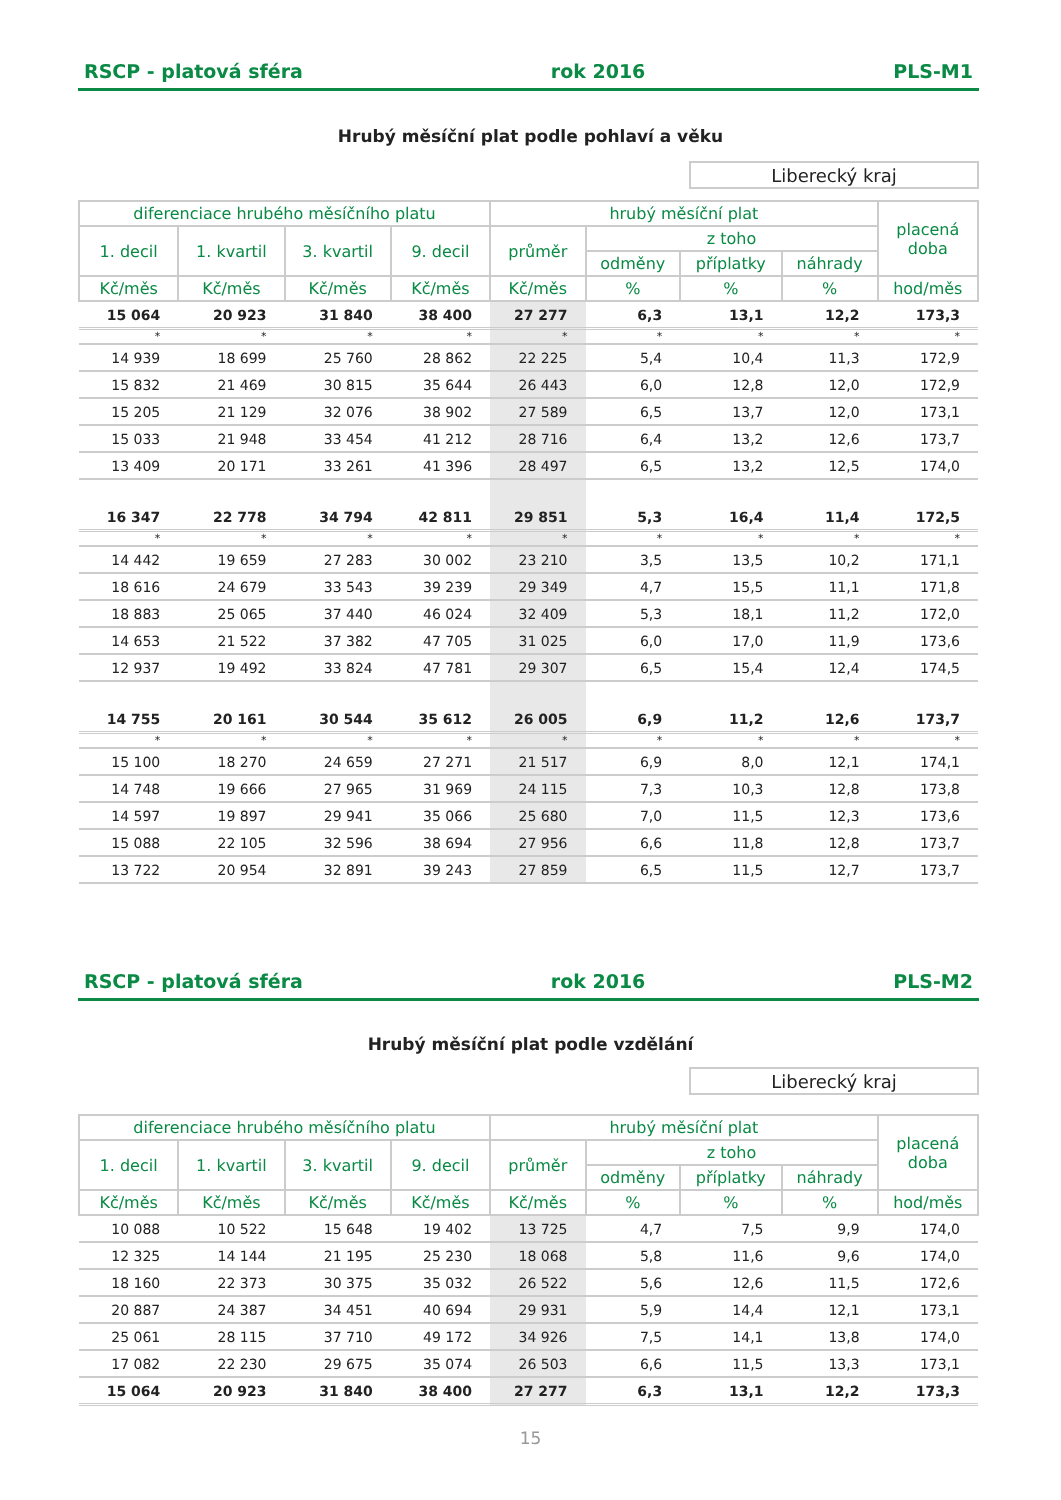RSCP - platová sféra rok 2016 PLS-M1
Hrubý měsíční plat podle pohlaví a věku
Liberecký kraj
| diferenciace hrubého měsíčního platu | | | | hrubý měsíční plat | | | | placená doba |
| --- | --- | --- | --- | --- | --- | --- | --- | --- |
| 1. decil | 1. kvartil | 3. kvartil | 9. decil | průměr | z toho | | | |
| | | | | | odměny | příplatky | náhrady | |
| Kč/měs | Kč/měs | Kč/měs | Kč/měs | Kč/měs | % | % | % | hod/měs |
| 15 064 | 20 923 | 31 840 | 38 400 | 27 277 | 6,3 | 13,1 | 12,2 | 173,3 |
| * | * | * | * | * | * | * | * | * |
| 14 939 | 18 699 | 25 760 | 28 862 | 22 225 | 5,4 | 10,4 | 11,3 | 172,9 |
| 15 832 | 21 469 | 30 815 | 35 644 | 26 443 | 6,0 | 12,8 | 12,0 | 172,9 |
| 15 205 | 21 129 | 32 076 | 38 902 | 27 589 | 6,5 | 13,7 | 12,0 | 173,1 |
| 15 033 | 21 948 | 33 454 | 41 212 | 28 716 | 6,4 | 13,2 | 12,6 | 173,7 |
| 13 409 | 20 171 | 33 261 | 41 396 | 28 497 | 6,5 | 13,2 | 12,5 | 174,0 |
| 16 347 | 22 778 | 34 794 | 42 811 | 29 851 | 5,3 | 16,4 | 11,4 | 172,5 |
| * | * | * | * | * | * | * | * | * |
| 14 442 | 19 659 | 27 283 | 30 002 | 23 210 | 3,5 | 13,5 | 10,2 | 171,1 |
| 18 616 | 24 679 | 33 543 | 39 239 | 29 349 | 4,7 | 15,5 | 11,1 | 171,8 |
| 18 883 | 25 065 | 37 440 | 46 024 | 32 409 | 5,3 | 18,1 | 11,2 | 172,0 |
| 14 653 | 21 522 | 37 382 | 47 705 | 31 025 | 6,0 | 17,0 | 11,9 | 173,6 |
| 12 937 | 19 492 | 33 824 | 47 781 | 29 307 | 6,5 | 15,4 | 12,4 | 174,5 |
| 14 755 | 20 161 | 30 544 | 35 612 | 26 005 | 6,9 | 11,2 | 12,6 | 173,7 |
| * | * | * | * | * | * | * | * | * |
| 15 100 | 18 270 | 24 659 | 27 271 | 21 517 | 6,9 | 8,0 | 12,1 | 174,1 |
| 14 748 | 19 666 | 27 965 | 31 969 | 24 115 | 7,3 | 10,3 | 12,8 | 173,8 |
| 14 597 | 19 897 | 29 941 | 35 066 | 25 680 | 7,0 | 11,5 | 12,3 | 173,6 |
| 15 088 | 22 105 | 32 596 | 38 694 | 27 956 | 6,6 | 11,8 | 12,8 | 173,7 |
| 13 722 | 20 954 | 32 891 | 39 243 | 27 859 | 6,5 | 11,5 | 12,7 | 173,7 |
RSCP - platová sféra rok 2016 PLS-M2
Hrubý měsíční plat podle vzdělání
Liberecký kraj
| diferenciace hrubého měsíčního platu | | | | hrubý měsíční plat | | | | placená doba |
| --- | --- | --- | --- | --- | --- | --- | --- | --- |
| 1. decil | 1. kvartil | 3. kvartil | 9. decil | průměr | z toho | | | |
| | | | | | odměny | příplatky | náhrady | |
| Kč/měs | Kč/měs | Kč/měs | Kč/měs | Kč/měs | % | % | % | hod/měs |
| 10 088 | 10 522 | 15 648 | 19 402 | 13 725 | 4,7 | 7,5 | 9,9 | 174,0 |
| 12 325 | 14 144 | 21 195 | 25 230 | 18 068 | 5,8 | 11,6 | 9,6 | 174,0 |
| 18 160 | 22 373 | 30 375 | 35 032 | 26 522 | 5,6 | 12,6 | 11,5 | 172,6 |
| 20 887 | 24 387 | 34 451 | 40 694 | 29 931 | 5,9 | 14,4 | 12,1 | 173,1 |
| 25 061 | 28 115 | 37 710 | 49 172 | 34 926 | 7,5 | 14,1 | 13,8 | 174,0 |
| 17 082 | 22 230 | 29 675 | 35 074 | 26 503 | 6,6 | 11,5 | 13,3 | 173,1 |
| 15 064 | 20 923 | 31 840 | 38 400 | 27 277 | 6,3 | 13,1 | 12,2 | 173,3 |
15